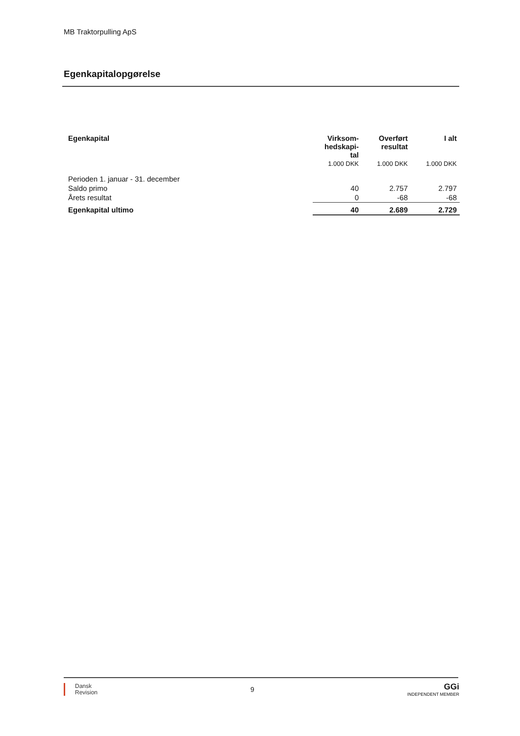MB Traktorpulling ApS
Egenkapitalopgørelse
| Egenkapital | Virksom- hedskapi- tal 1.000 DKK | Overført resultat 1.000 DKK | I alt 1.000 DKK |
| --- | --- | --- | --- |
| Perioden 1. januar - 31. december | | | |
| Saldo primo | 40 | 2.757 | 2.797 |
| Årets resultat | 0 | -68 | -68 |
| Egenkapital ultimo | 40 | 2.689 | 2.729 |
Dansk
Revision
9
GGi
INDEPENDENT MEMBER